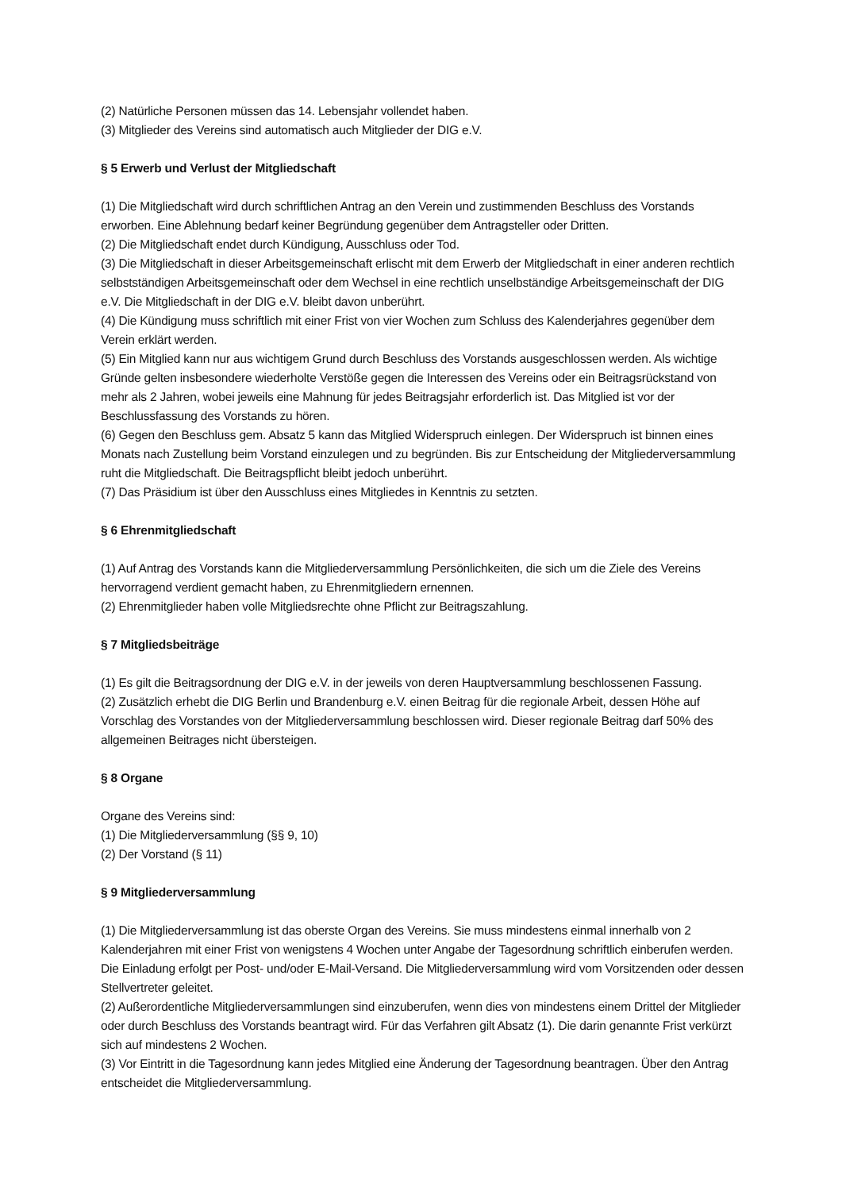(2) Natürliche Personen müssen das 14. Lebensjahr vollendet haben.
(3) Mitglieder des Vereins sind automatisch auch Mitglieder der DIG e.V.
§ 5 Erwerb und Verlust der Mitgliedschaft
(1) Die Mitgliedschaft wird durch schriftlichen Antrag an den Verein und zustimmenden Beschluss des Vorstands erworben. Eine Ablehnung bedarf keiner Begründung gegenüber dem Antragsteller oder Dritten.
(2) Die Mitgliedschaft endet durch Kündigung, Ausschluss oder Tod.
(3) Die Mitgliedschaft in dieser Arbeitsgemeinschaft erlischt mit dem Erwerb der Mitgliedschaft in einer anderen rechtlich selbstständigen Arbeitsgemeinschaft oder dem Wechsel in eine rechtlich unselbständige Arbeitsgemeinschaft der DIG e.V. Die Mitgliedschaft in der DIG e.V. bleibt davon unberührt.
(4) Die Kündigung muss schriftlich mit einer Frist von vier Wochen zum Schluss des Kalenderjahres gegenüber dem Verein erklärt werden.
(5) Ein Mitglied kann nur aus wichtigem Grund durch Beschluss des Vorstands ausgeschlossen werden. Als wichtige Gründe gelten insbesondere wiederholte Verstöße gegen die Interessen des Vereins oder ein Beitragsrückstand von mehr als 2 Jahren, wobei jeweils eine Mahnung für jedes Beitragsjahr erforderlich ist. Das Mitglied ist vor der Beschlussfassung des Vorstands zu hören.
(6) Gegen den Beschluss gem. Absatz 5 kann das Mitglied Widerspruch einlegen. Der Widerspruch ist binnen eines Monats nach Zustellung beim Vorstand einzulegen und zu begründen. Bis zur Entscheidung der Mitgliederversammlung ruht die Mitgliedschaft. Die Beitragspflicht bleibt jedoch unberührt.
(7) Das Präsidium ist über den Ausschluss eines Mitgliedes in Kenntnis zu setzten.
§ 6 Ehrenmitgliedschaft
(1) Auf Antrag des Vorstands kann die Mitgliederversammlung Persönlichkeiten, die sich um die Ziele des Vereins hervorragend verdient gemacht haben, zu Ehrenmitgliedern ernennen.
(2) Ehrenmitglieder haben volle Mitgliedsrechte ohne Pflicht zur Beitragszahlung.
§ 7 Mitgliedsbeiträge
(1) Es gilt die Beitragsordnung der DIG e.V. in der jeweils von deren Hauptversammlung beschlossenen Fassung.
(2) Zusätzlich erhebt die DIG Berlin und Brandenburg e.V. einen Beitrag für die regionale Arbeit, dessen Höhe auf Vorschlag des Vorstandes von der Mitgliederversammlung beschlossen wird. Dieser regionale Beitrag darf 50% des allgemeinen Beitrages nicht übersteigen.
§ 8 Organe
Organe des Vereins sind:
(1) Die Mitgliederversammlung (§§ 9, 10)
(2) Der Vorstand (§ 11)
§ 9 Mitgliederversammlung
(1) Die Mitgliederversammlung ist das oberste Organ des Vereins. Sie muss mindestens einmal innerhalb von 2 Kalenderjahren mit einer Frist von wenigstens 4 Wochen unter Angabe der Tagesordnung schriftlich einberufen werden. Die Einladung erfolgt per Post- und/oder E-Mail-Versand. Die Mitgliederversammlung wird vom Vorsitzenden oder dessen Stellvertreter geleitet.
(2) Außerordentliche Mitgliederversammlungen sind einzuberufen, wenn dies von mindestens einem Drittel der Mitglieder oder durch Beschluss des Vorstands beantragt wird. Für das Verfahren gilt Absatz (1). Die darin genannte Frist verkürzt sich auf mindestens 2 Wochen.
(3) Vor Eintritt in die Tagesordnung kann jedes Mitglied eine Änderung der Tagesordnung beantragen. Über den Antrag entscheidet die Mitgliederversammlung.